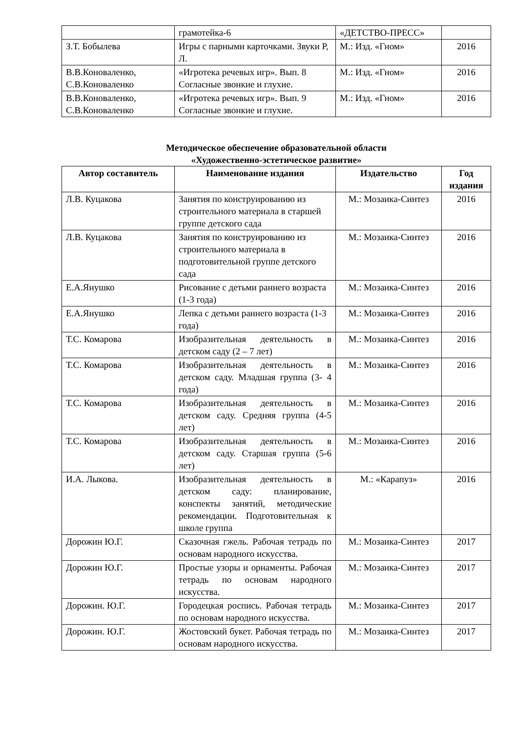| | грамотейка-6 | «ДЕТСТВО-ПРЕСС» | |
| З.Т. Бобылева | Игры с парными карточками. Звуки Р, Л. | М.: Изд. «Гном» | 2016 |
| В.В.Коноваленко, С.В.Коноваленко | «Игротека речевых игр». Вып. 8 Согласные звонкие и глухие. | М.: Изд. «Гном» | 2016 |
| В.В.Коноваленко, С.В.Коноваленко | «Игротека речевых игр». Вып. 9 Согласные звонкие и глухие. | М.: Изд. «Гном» | 2016 |
Методическое обеспечение образовательной области
«Художественно-эстетическое развитие»
| Автор составитель | Наименование издания | Издательство | Год издания |
| --- | --- | --- | --- |
| Л.В. Куцакова | Занятия по конструированию из строительного материала в старшей группе детского сада | М.: Мозаика-Синтез | 2016 |
| Л.В. Куцакова | Занятия по конструированию из строительного материала в подготовительной группе детского сада | М.: Мозаика-Синтез | 2016 |
| Е.А.Янушко | Рисование с детьми раннего возраста (1-3 года) | М.: Мозаика-Синтез | 2016 |
| Е.А.Янушко | Лепка с детьми раннего возраста (1-3 года) | М.: Мозаика-Синтез | 2016 |
| Т.С. Комарова | Изобразительная деятельность в детском саду (2 – 7 лет) | М.: Мозаика-Синтез | 2016 |
| Т.С. Комарова | Изобразительная деятельность в детском саду. Младшая группа (3- 4 года) | М.: Мозаика-Синтез | 2016 |
| Т.С. Комарова | Изобразительная деятельность в детском саду. Средняя группа (4-5 лет) | М.: Мозаика-Синтез | 2016 |
| Т.С. Комарова | Изобразительная деятельность в детском саду. Старшая группа (5-6 лет) | М.: Мозаика-Синтез | 2016 |
| И.А. Лыкова. | Изобразительная деятельность в детском саду: планирование, конспекты занятий, методические рекомендации. Подготовительная к школе группа | М.: «Карапуз» | 2016 |
| Дорожин Ю.Г. | Сказочная гжель. Рабочая тетрадь по основам народного искусства. | М.: Мозаика-Синтез | 2017 |
| Дорожин Ю.Г. | Простые узоры и орнаменты. Рабочая тетрадь по основам народного искусства. | М.: Мозаика-Синтез | 2017 |
| Дорожин. Ю.Г. | Городецкая роспись. Рабочая тетрадь по основам народного искусства. | М.: Мозаика-Синтез | 2017 |
| Дорожин. Ю.Г. | Жостовский букет. Рабочая тетрадь по основам народного искусства. | М.: Мозаика-Синтез | 2017 |